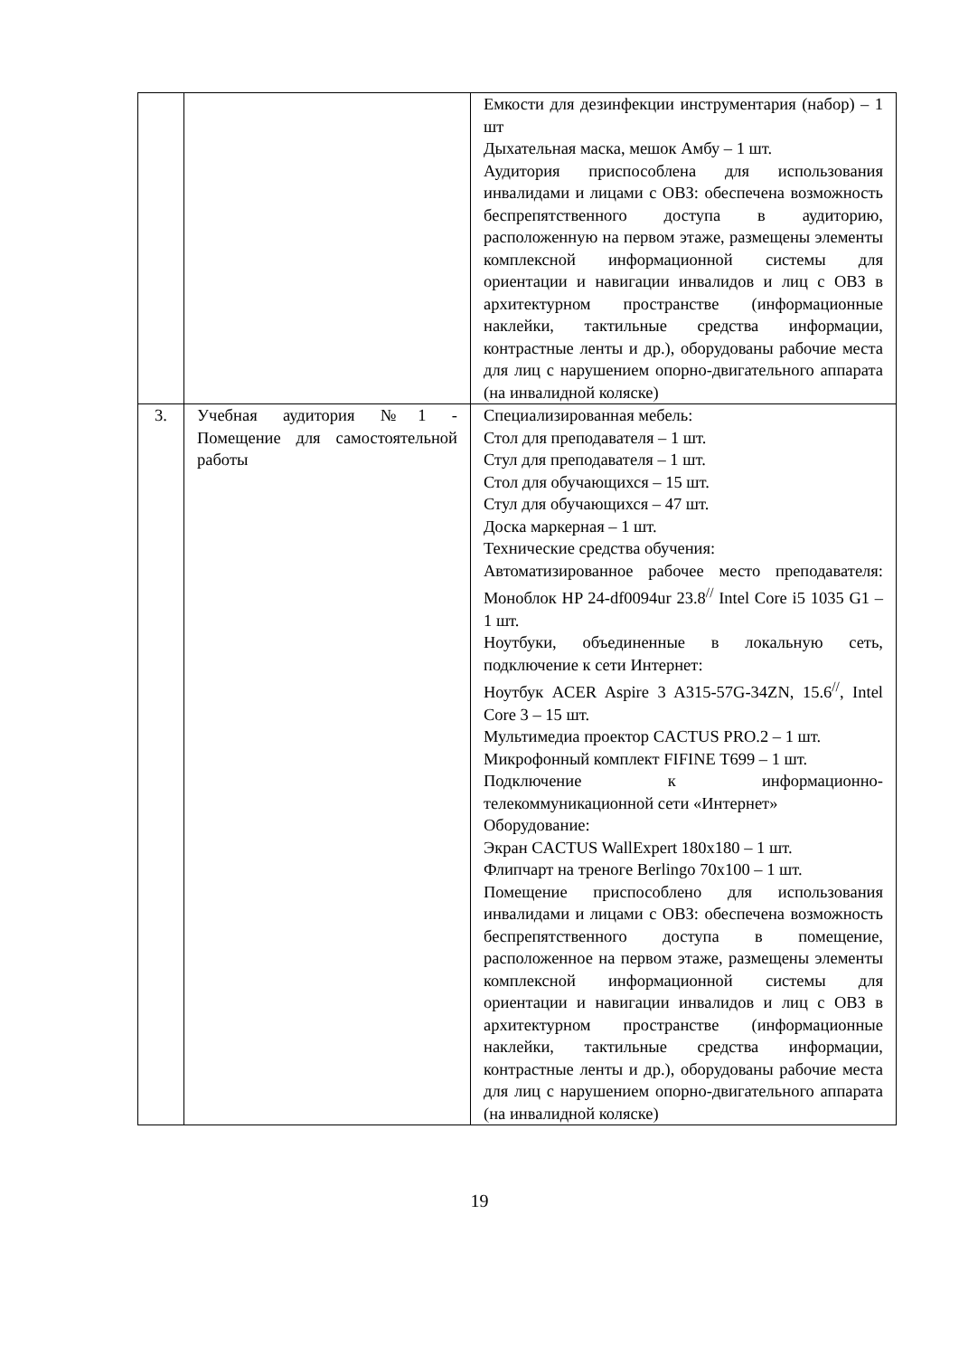| | | Емкости для дезинфекции инструментария (набор) – 1 шт Дыхательная маска, мешок Амбу – 1 шт. Аудитория приспособлена для использования инвалидами и лицами с ОВЗ: обеспечена возможность беспрепятственного доступа в аудиторию, расположенную на первом этаже, размещены элементы комплексной информационной системы для ориентации и навигации инвалидов и лиц с ОВЗ в архитектурном пространстве (информационные наклейки, тактильные средства информации, контрастные ленты и др.), оборудованы рабочие места для лиц с нарушением опорно-двигательного аппарата (на инвалидной коляске) |
| 3. | Учебная аудитория №1 - Помещение для самостоятельной работы | Специализированная мебель: Стол для преподавателя – 1 шт. Стул для преподавателя – 1 шт. Стол для обучающихся – 15 шт. Стул для обучающихся – 47 шт. Доска маркерная – 1 шт. Технические средства обучения: Автоматизированное рабочее место преподавателя: Моноблок HP 24-df0094ur 23.8<sup>//</sup> Intel Core i5 1035 G1 – 1 шт. Ноутбуки, объединенные в локальную сеть, подключение к сети Интернет: Ноутбук ACER Aspire 3 A315-57G-34ZN, 15.6<sup>//</sup>, Intel Core 3 – 15 шт. Мультимедиа проектор CACTUS PRO.2 – 1 шт. Микрофонный комплект FIFINE T699 – 1 шт. Подключение к информационно-телекоммуникационной сети «Интернет» Оборудование: Экран CACTUS WallExpert 180x180 – 1 шт. Флипчарт на треноге Berlingo 70x100 – 1 шт. Помещение приспособлено для использования инвалидами и лицами с ОВЗ: обеспечена возможность беспрепятственного доступа в помещение, расположенное на первом этаже, размещены элементы комплексной информационной системы для ориентации и навигации инвалидов и лиц с ОВЗ в архитектурном пространстве (информационные наклейки, тактильные средства информации, контрастные ленты и др.), оборудованы рабочие места для лиц с нарушением опорно-двигательного аппарата (на инвалидной коляске) |
19